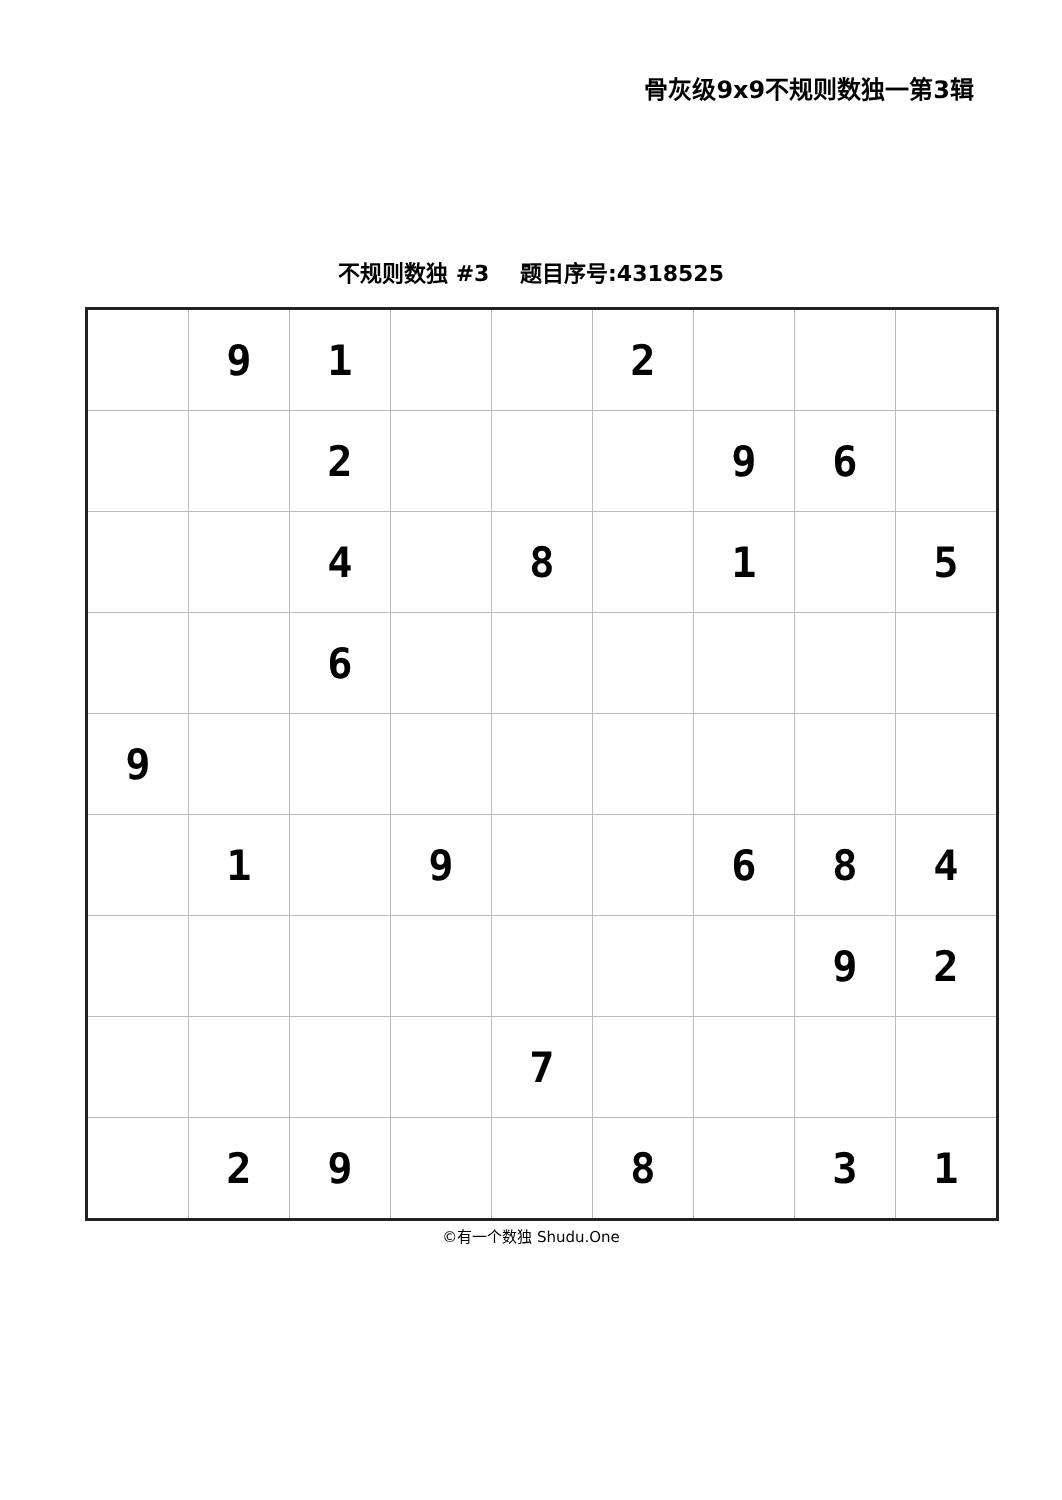骨灰级9x9不规则数独一第3辑
不规则数独 #3 题目序号:4318525
| | 9 | 1 | | | 2 | | | |
| | | 2 | | | | 9 | 6 | |
| | | 4 | | 8 | | 1 | | 5 |
| | | 6 | | | | | | |
| 9 | | | | | | | | |
| | 1 | | 9 | | | 6 | 8 | 4 |
| | | | | | | | 9 | 2 |
| | | | | 7 | | | | |
| | 2 | 9 | | | 8 | | 3 | 1 |
©有一个数独 Shudu.One